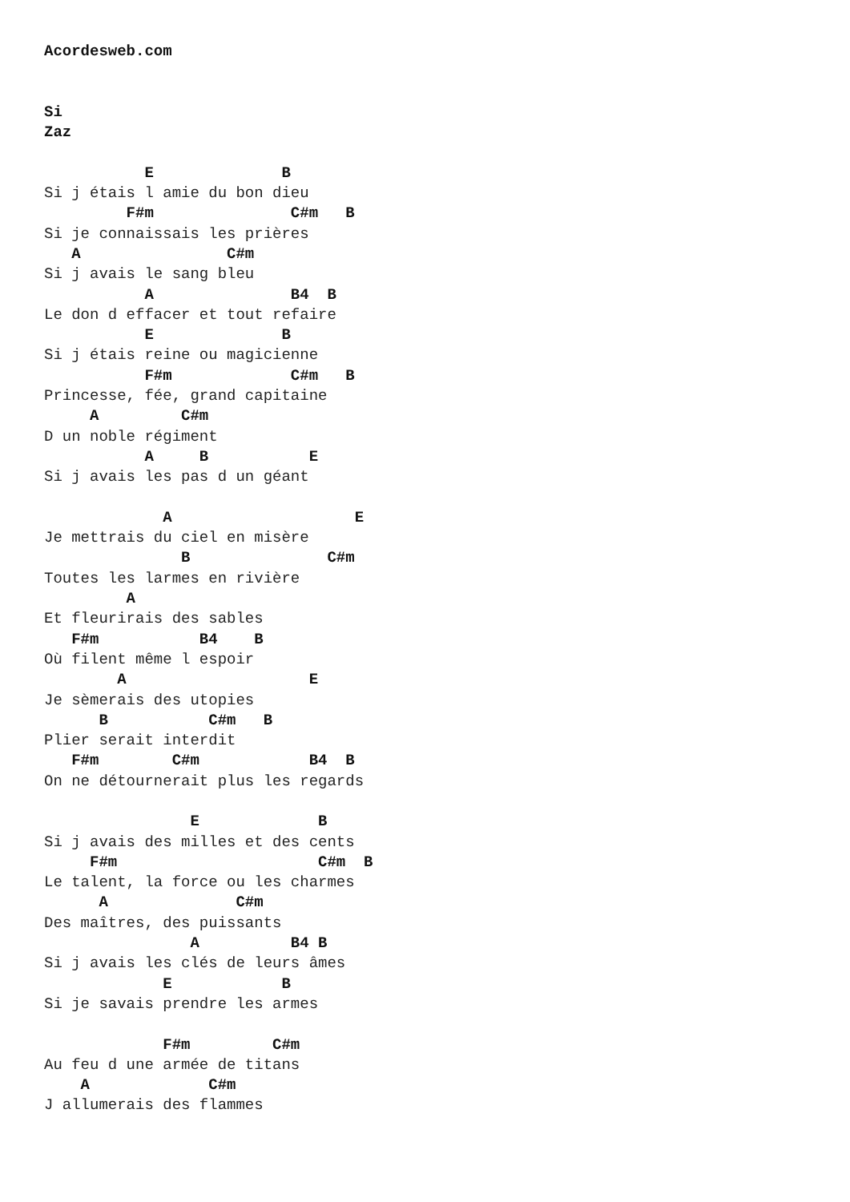Acordesweb.com


Si
Zaz

           E              B
Si j étais l amie du bon dieu
         F#m               C#m   B
Si je connaissais les prières
   A                C#m
Si j avais le sang bleu
           A               B4  B
Le don d effacer et tout refaire
           E              B
Si j étais reine ou magicienne
           F#m             C#m   B
Princesse, fée, grand capitaine
     A         C#m
D un noble régiment
           A     B           E
Si j avais les pas d un géant

             A                    E
Je mettrais du ciel en misère
               B               C#m
Toutes les larmes en rivière
         A
Et fleurirais des sables
   F#m           B4    B
Où filent même l espoir
        A                    E
Je sèmerais des utopies
      B           C#m   B
Plier serait interdit
   F#m        C#m            B4  B
On ne détournerait plus les regards

                E             B
Si j avais des milles et des cents
     F#m                      C#m  B
Le talent, la force ou les charmes
      A              C#m
Des maîtres, des puissants
                A          B4 B
Si j avais les clés de leurs âmes
             E            B
Si je savais prendre les armes

             F#m         C#m
Au feu d une armée de titans
    A             C#m
J allumerais des flammes